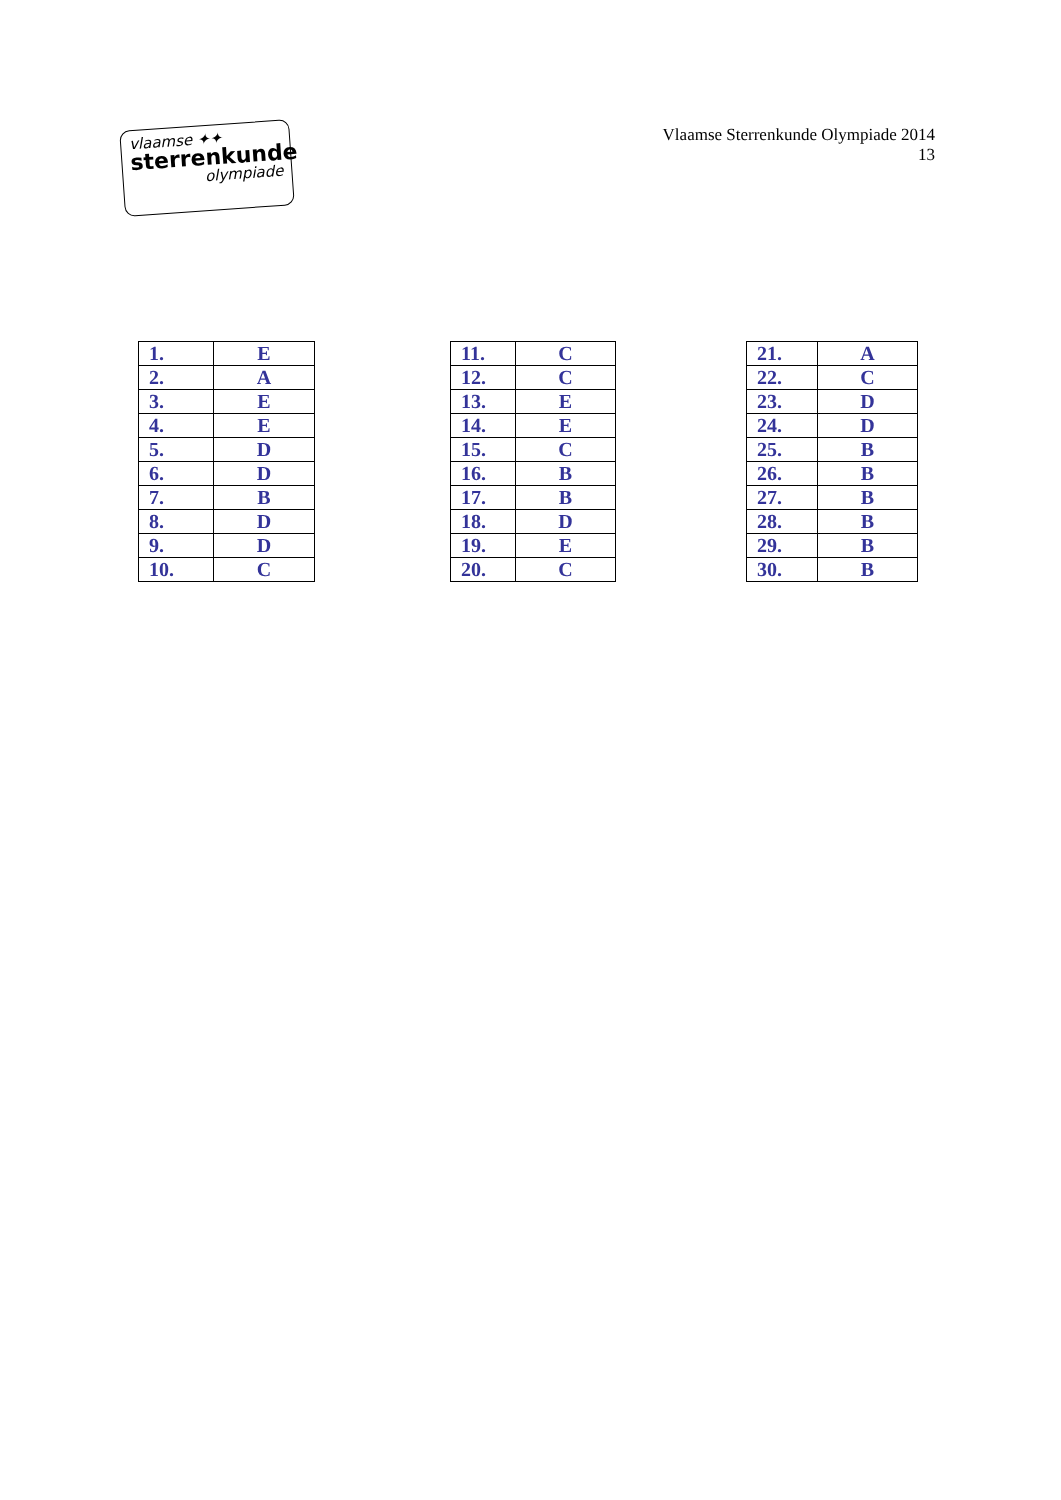vlaamse ✦✦
sterrenkunde
olympiade
Vlaamse Sterrenkunde Olympiade 2014
13
| 1. | E |
| 2. | A |
| 3. | E |
| 4. | E |
| 5. | D |
| 6. | D |
| 7. | B |
| 8. | D |
| 9. | D |
| 10. | C |
| 11. | C |
| 12. | C |
| 13. | E |
| 14. | E |
| 15. | C |
| 16. | B |
| 17. | B |
| 18. | D |
| 19. | E |
| 20. | C |
| 21. | A |
| 22. | C |
| 23. | D |
| 24. | D |
| 25. | B |
| 26. | B |
| 27. | B |
| 28. | B |
| 29. | B |
| 30. | B |